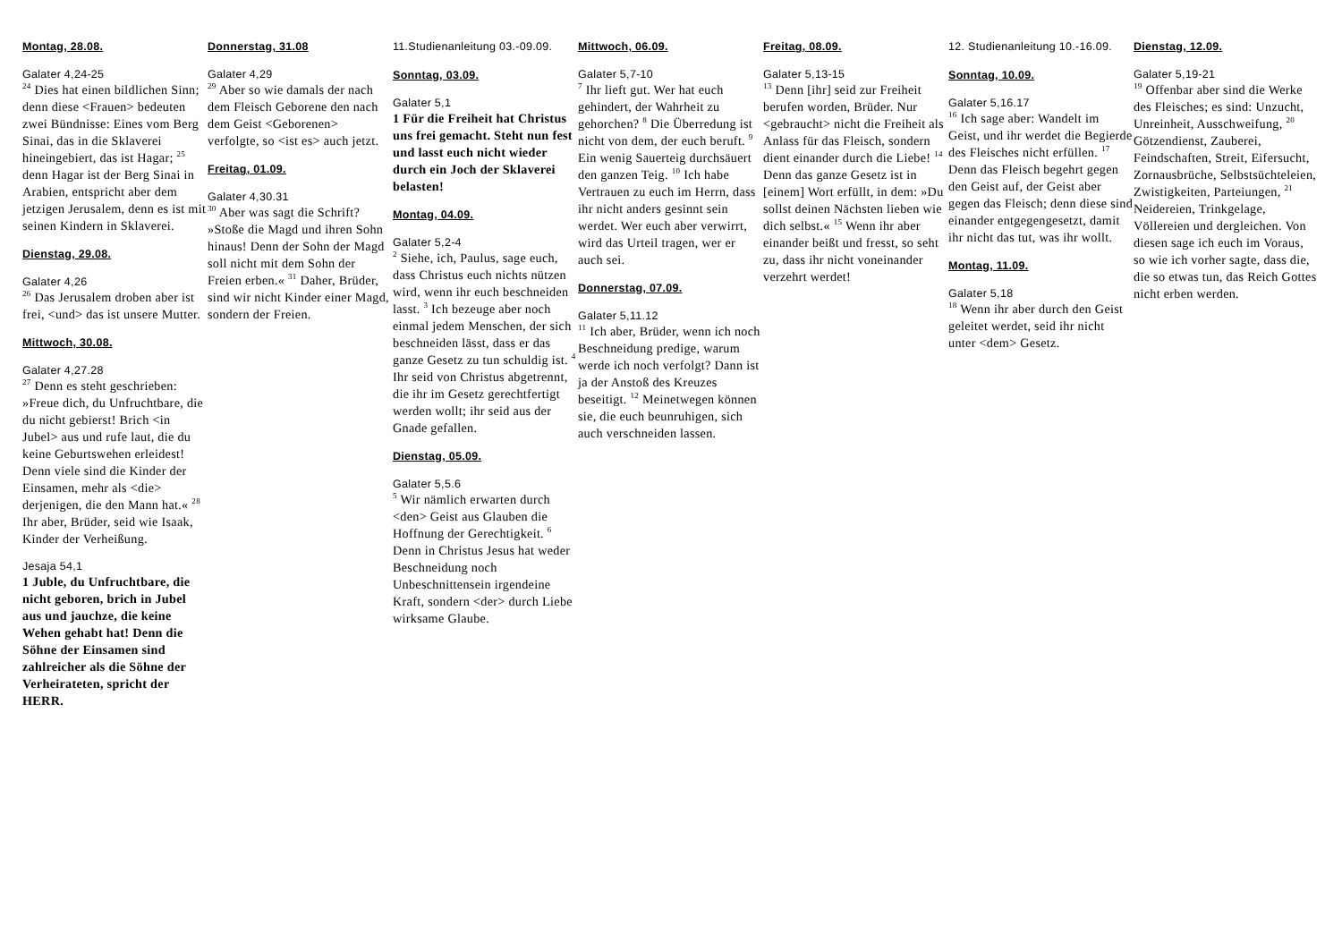Montag, 28.08.
Galater 4,24-25
<sup>24</sup> Dies hat einen bildlichen Sinn; denn diese <Frauen> bedeuten zwei Bündnisse: Eines vom Berg Sinai, das in die Sklaverei hineingebiert, das ist Hagar; <sup>25</sup> denn Hagar ist der Berg Sinai in Arabien, entspricht aber dem jetzigen Jerusalem, denn es ist mit seinen Kindern in Sklaverei.
Dienstag, 29.08.
Galater 4,26
<sup>26</sup> Das Jerusalem droben aber ist frei, <und> das ist unsere Mutter.
Mittwoch, 30.08.
Galater 4,27.28
<sup>27</sup> Denn es steht geschrieben: »Freue dich, du Unfruchtbare, die du nicht gebierst! Brich <in Jubel> aus und rufe laut, die du keine Geburtswehen erleidest! Denn viele sind die Kinder der Einsamen, mehr als <die> derjenigen, die den Mann hat.« <sup>28</sup> Ihr aber, Brüder, seid wie Isaak, Kinder der Verheißung.
Jesaja 54,1
1 Juble, du Unfruchtbare, die nicht geboren, brich in Jubel aus und jauchze, die keine Wehen gehabt hat! Denn die Söhne der Einsamen sind zahlreicher als die Söhne der Verheirateten, spricht der HERR.
Donnerstag, 31.08
Galater 4,29
<sup>29</sup> Aber so wie damals der nach dem Fleisch Geborene den nach dem Geist <Geborenen> verfolgte, so <ist es> auch jetzt.
Freitag, 01.09.
Galater 4,30.31
<sup>30</sup> Aber was sagt die Schrift? »Stoße die Magd und ihren Sohn hinaus! Denn der Sohn der Magd soll nicht mit dem Sohn der Freien erben.« <sup>31</sup> Daher, Brüder, sind wir nicht Kinder einer Magd, sondern der Freien.
11.Studienanleitung 03.-09.09.
Sonntag, 03.09.
Galater 5,1
1 Für die Freiheit hat Christus uns frei gemacht. Steht nun fest und lasst euch nicht wieder durch ein Joch der Sklaverei belasten!
Montag, 04.09.
Galater 5,2-4
<sup>2</sup> Siehe, ich, Paulus, sage euch, dass Christus euch nichts nützen wird, wenn ihr euch beschneiden lasst. <sup>3</sup> Ich bezeuge aber noch einmal jedem Menschen, der sich beschneiden lässt, dass er das ganze Gesetz zu tun schuldig ist. <sup>4</sup> Ihr seid von Christus abgetrennt, die ihr im Gesetz gerechtfertigt werden wollt; ihr seid aus der Gnade gefallen.
Dienstag, 05.09.
Galater 5,5.6
<sup>5</sup> Wir nämlich erwarten durch <den> Geist aus Glauben die Hoffnung der Gerechtigkeit. <sup>6</sup> Denn in Christus Jesus hat weder Beschneidung noch Unbeschnittensein irgendeine Kraft, sondern <der> durch Liebe wirksame Glaube.
Mittwoch, 06.09.
Galater 5,7-10
<sup>7</sup> Ihr lieft gut. Wer hat euch gehindert, der Wahrheit zu gehorchen? <sup>8</sup> Die Überredung ist nicht von dem, der euch beruft. <sup>9</sup> Ein wenig Sauerteig durchsäuert den ganzen Teig. <sup>10</sup> Ich habe Vertrauen zu euch im Herrn, dass ihr nicht anders gesinnt sein werdet. Wer euch aber verwirrt, wird das Urteil tragen, wer er auch sei.
Donnerstag, 07.09.
Galater 5,11.12
<sup>11</sup> Ich aber, Brüder, wenn ich noch Beschneidung predige, warum werde ich noch verfolgt? Dann ist ja der Anstoß des Kreuzes beseitigt. <sup>12</sup> Meinetwegen können sie, die euch beunruhigen, sich auch verschneiden lassen.
Freitag, 08.09.
Galater 5,13-15
<sup>13</sup> Denn [ihr] seid zur Freiheit berufen worden, Brüder. Nur <gebraucht> nicht die Freiheit als Anlass für das Fleisch, sondern dient einander durch die Liebe! <sup>14</sup> Denn das ganze Gesetz ist in [einem] Wort erfüllt, in dem: »Du sollst deinen Nächsten lieben wie dich selbst.« <sup>15</sup> Wenn ihr aber einander beißt und fresst, so seht zu, dass ihr nicht voneinander verzehrt werdet!
12. Studienanleitung 10.-16.09.
Sonntag, 10.09.
Galater 5,16.17
<sup>16</sup> Ich sage aber: Wandelt im Geist, und ihr werdet die Begierde des Fleisches nicht erfüllen. <sup>17</sup> Denn das Fleisch begehrt gegen den Geist auf, der Geist aber gegen das Fleisch; denn diese sind einander entgegengesetzt, damit ihr nicht das tut, was ihr wollt.
Montag, 11.09.
Galater 5,18
<sup>18</sup> Wenn ihr aber durch den Geist geleitet werdet, seid ihr nicht unter <dem> Gesetz.
Dienstag, 12.09.
Galater 5,19-21
<sup>19</sup> Offenbar aber sind die Werke des Fleisches; es sind: Unzucht, Unreinheit, Ausschweifung, <sup>20</sup> Götzendienst, Zauberei, Feindschaften, Streit, Eifersucht, Zornausbrüche, Selbstsüchteleien, Zwistigkeiten, Parteiungen, <sup>21</sup> Neidereien, Trinkgelage, Völlereien und dergleichen. Von diesen sage ich euch im Voraus, so wie ich vorher sagte, dass die, die so etwas tun, das Reich Gottes nicht erben werden.